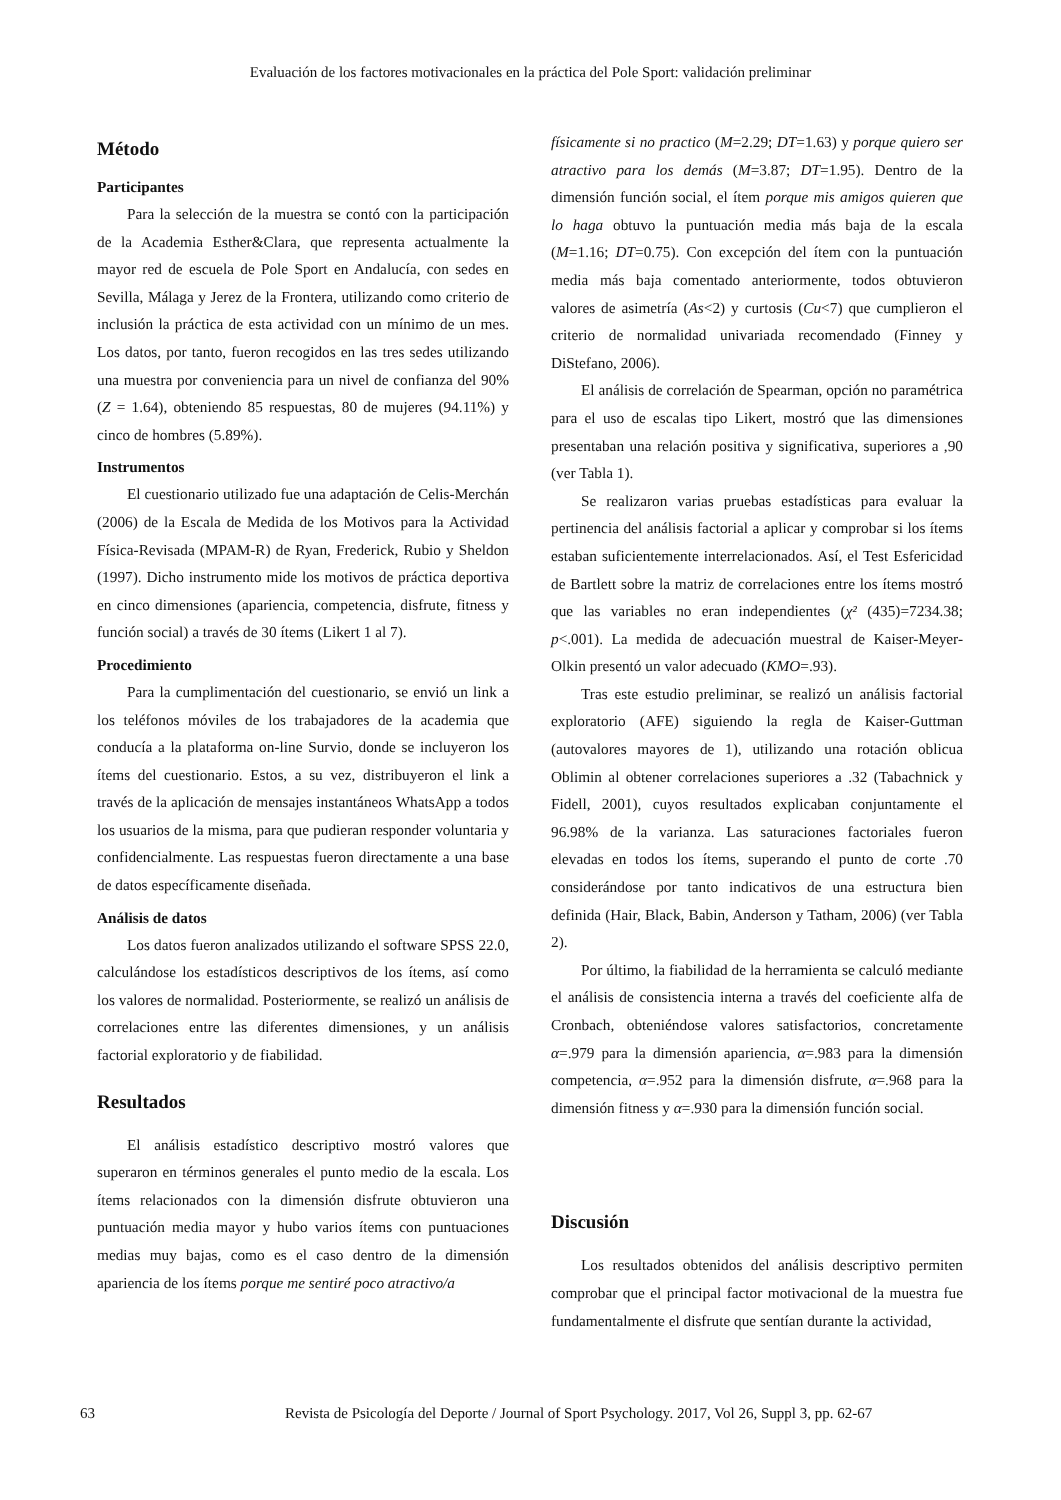Evaluación de los factores motivacionales en la práctica del Pole Sport: validación preliminar
Método
Participantes
Para la selección de la muestra se contó con la participación de la Academia Esther&Clara, que representa actualmente la mayor red de escuela de Pole Sport en Andalucía, con sedes en Sevilla, Málaga y Jerez de la Frontera, utilizando como criterio de inclusión la práctica de esta actividad con un mínimo de un mes. Los datos, por tanto, fueron recogidos en las tres sedes utilizando una muestra por conveniencia para un nivel de confianza del 90% (Z = 1.64), obteniendo 85 respuestas, 80 de mujeres (94.11%) y cinco de hombres (5.89%).
Instrumentos
El cuestionario utilizado fue una adaptación de Celis-Merchán (2006) de la Escala de Medida de los Motivos para la Actividad Física-Revisada (MPAM-R) de Ryan, Frederick, Rubio y Sheldon (1997). Dicho instrumento mide los motivos de práctica deportiva en cinco dimensiones (apariencia, competencia, disfrute, fitness y función social) a través de 30 ítems (Likert 1 al 7).
Procedimiento
Para la cumplimentación del cuestionario, se envió un link a los teléfonos móviles de los trabajadores de la academia que conducía a la plataforma on-line Survio, donde se incluyeron los ítems del cuestionario. Estos, a su vez, distribuyeron el link a través de la aplicación de mensajes instantáneos WhatsApp a todos los usuarios de la misma, para que pudieran responder voluntaria y confidencialmente. Las respuestas fueron directamente a una base de datos específicamente diseñada.
Análisis de datos
Los datos fueron analizados utilizando el software SPSS 22.0, calculándose los estadísticos descriptivos de los ítems, así como los valores de normalidad. Posteriormente, se realizó un análisis de correlaciones entre las diferentes dimensiones, y un análisis factorial exploratorio y de fiabilidad.
Resultados
El análisis estadístico descriptivo mostró valores que superaron en términos generales el punto medio de la escala. Los ítems relacionados con la dimensión disfrute obtuvieron una puntuación media mayor y hubo varios ítems con puntuaciones medias muy bajas, como es el caso dentro de la dimensión apariencia de los ítems porque me sentiré poco atractivo/a
físicamente si no practico (M=2.29; DT=1.63) y porque quiero ser atractivo para los demás (M=3.87; DT=1.95). Dentro de la dimensión función social, el ítem porque mis amigos quieren que lo haga obtuvo la puntuación media más baja de la escala (M=1.16; DT=0.75). Con excepción del ítem con la puntuación media más baja comentado anteriormente, todos obtuvieron valores de asimetría (As<2) y curtosis (Cu<7) que cumplieron el criterio de normalidad univariada recomendado (Finney y DiStefano, 2006).
El análisis de correlación de Spearman, opción no paramétrica para el uso de escalas tipo Likert, mostró que las dimensiones presentaban una relación positiva y significativa, superiores a ,90 (ver Tabla 1).
Se realizaron varias pruebas estadísticas para evaluar la pertinencia del análisis factorial a aplicar y comprobar si los ítems estaban suficientemente interrelacionados. Así, el Test Esfericidad de Bartlett sobre la matriz de correlaciones entre los ítems mostró que las variables no eran independientes (χ² (435)=7234.38; p<.001). La medida de adecuación muestral de Kaiser-Meyer-Olkin presentó un valor adecuado (KMO=.93).
Tras este estudio preliminar, se realizó un análisis factorial exploratorio (AFE) siguiendo la regla de Kaiser-Guttman (autovalores mayores de 1), utilizando una rotación oblicua Oblimin al obtener correlaciones superiores a .32 (Tabachnick y Fidell, 2001), cuyos resultados explicaban conjuntamente el 96.98% de la varianza. Las saturaciones factoriales fueron elevadas en todos los ítems, superando el punto de corte .70 considerándose por tanto indicativos de una estructura bien definida (Hair, Black, Babin, Anderson y Tatham, 2006) (ver Tabla 2).
Por último, la fiabilidad de la herramienta se calculó mediante el análisis de consistencia interna a través del coeficiente alfa de Cronbach, obteniéndose valores satisfactorios, concretamente α=.979 para la dimensión apariencia, α=.983 para la dimensión competencia, α=.952 para la dimensión disfrute, α=.968 para la dimensión fitness y α=.930 para la dimensión función social.
Discusión
Los resultados obtenidos del análisis descriptivo permiten comprobar que el principal factor motivacional de la muestra fue fundamentalmente el disfrute que sentían durante la actividad,
63 Revista de Psicología del Deporte / Journal of Sport Psychology. 2017, Vol 26, Suppl 3, pp. 62-67